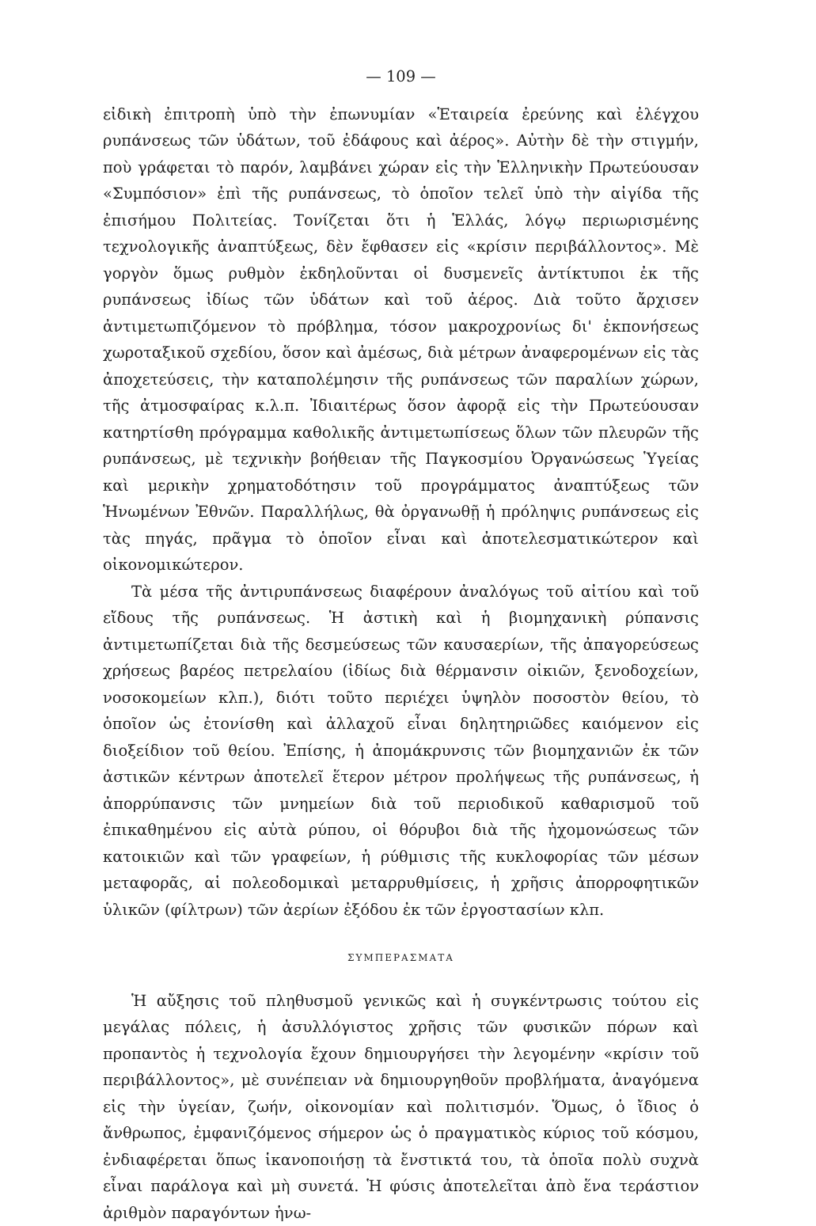— 109 —
εἰδικὴ ἐπιτροπὴ ὑπὸ τὴν ἐπωνυμίαν «Ἑταιρεία ἐρεύνης καὶ ἐλέγχου ρυπάνσεως τῶν ὑδάτων, τοῦ ἐδάφους καὶ ἀέρος». Αὐτὴν δὲ τὴν στιγμήν, ποὺ γράφεται τὸ παρόν, λαμβάνει χώραν εἰς τὴν Ἑλληνικὴν Πρωτεύουσαν «Συμπόσιον» ἐπὶ τῆς ρυπάνσεως, τὸ ὁποῖον τελεῖ ὑπὸ τὴν αἰγίδα τῆς ἐπισήμου Πολιτείας. Τονίζεται ὅτι ἡ Ἑλλάς, λόγῳ περιωρισμένης τεχνολογικῆς ἀναπτύξεως, δὲν ἔφθασεν εἰς «κρίσιν περιβάλλοντος». Μὲ γοργὸν ὅμως ρυθμὸν ἐκδηλοῦνται οἱ δυσμενεῖς ἀντίκτυποι ἐκ τῆς ρυπάνσεως ἰδίως τῶν ὑδάτων καὶ τοῦ ἀέρος. Διὰ τοῦτο ἄρχισεν ἀντιμετωπιζόμενον τὸ πρόβλημα, τόσον μακροχρονίως δι' ἐκπονήσεως χωροταξικοῦ σχεδίου, ὅσον καὶ ἀμέσως, διὰ μέτρων ἀναφερομένων εἰς τὰς ἀποχετεύσεις, τὴν καταπολέμησιν τῆς ρυπάνσεως τῶν παραλίων χώρων, τῆς ἀτμοσφαίρας κ.λ.π. Ἰδιαιτέρως ὅσον ἀφορᾷ εἰς τὴν Πρωτεύουσαν κατηρτίσθη πρόγραμμα καθολικῆς ἀντιμετωπίσεως ὅλων τῶν πλευρῶν τῆς ρυπάνσεως, μὲ τεχνικὴν βοήθειαν τῆς Παγκοσμίου Ὀργανώσεως Ὑγείας καὶ μερικὴν χρηματοδότησιν τοῦ προγράμματος ἀναπτύξεως τῶν Ἡνωμένων Ἐθνῶν. Παραλλήλως, θὰ ὀργανωθῇ ἡ πρόληψις ρυπάνσεως εἰς τὰς πηγάς, πρᾶγμα τὸ ὁποῖον εἶναι καὶ ἀποτελεσματικώτερον καὶ οἰκονομικώτερον.
Τὰ μέσα τῆς ἀντιρυπάνσεως διαφέρουν ἀναλόγως τοῦ αἰτίου καὶ τοῦ εἴδους τῆς ρυπάνσεως. Ἡ ἀστικὴ καὶ ἡ βιομηχανικὴ ρύπανσις ἀντιμετωπίζεται διὰ τῆς δεσμεύσεως τῶν καυσαερίων, τῆς ἀπαγορεύσεως χρήσεως βαρέος πετρελαίου (ἰδίως διὰ θέρμανσιν οἰκιῶν, ξενοδοχείων, νοσοκομείων κλπ.), διότι τοῦτο περιέχει ὑψηλὸν ποσοστὸν θείου, τὸ ὁποῖον ὡς ἐτονίσθη καὶ ἀλλαχοῦ εἶναι δηλητηριῶδες καιόμενον εἰς διοξείδιον τοῦ θείου. Ἐπίσης, ἡ ἀπομάκρυνσις τῶν βιομηχανιῶν ἐκ τῶν ἀστικῶν κέντρων ἀποτελεῖ ἕτερον μέτρον προλήψεως τῆς ρυπάνσεως, ἡ ἀπορρύπανσις τῶν μνημείων διὰ τοῦ περιοδικοῦ καθαρισμοῦ τοῦ ἐπικαθημένου εἰς αὐτὰ ρύπου, οἱ θόρυβοι διὰ τῆς ἠχομονώσεως τῶν κατοικιῶν καὶ τῶν γραφείων, ἡ ρύθμισις τῆς κυκλοφορίας τῶν μέσων μεταφορᾶς, αἱ πολεοδομικαὶ μεταρρυθμίσεις, ἡ χρῆσις ἀπορροφητικῶν ὑλικῶν (φίλτρων) τῶν ἀερίων ἐξόδου ἐκ τῶν ἐργοστασίων κλπ.
ΣΥΜΠΕΡΑΣΜΑΤΑ
Ἡ αὔξησις τοῦ πληθυσμοῦ γενικῶς καὶ ἡ συγκέντρωσις τούτου εἰς μεγάλας πόλεις, ἡ ἀσυλλόγιστος χρῆσις τῶν φυσικῶν πόρων καὶ προπαντὸς ἡ τεχνολογία ἔχουν δημιουργήσει τὴν λεγομένην «κρίσιν τοῦ περιβάλλοντος», μὲ συνέπειαν νὰ δημιουργηθοῦν προβλήματα, ἀναγόμενα εἰς τὴν ὑγείαν, ζωήν, οἰκονομίαν καὶ πολιτισμόν. Ὅμως, ὁ ἴδιος ὁ ἄνθρωπος, ἐμφανιζόμενος σήμερον ὡς ὁ πραγματικὸς κύριος τοῦ κόσμου, ἐνδιαφέρεται ὅπως ἱκανοποιήσῃ τὰ ἔνστικτά του, τὰ ὁποῖα πολὺ συχνὰ εἶναι παράλογα καὶ μὴ συνετά. Ἡ φύσις ἀποτελεῖται ἀπὸ ἕνα τεράστιον ἀριθμὸν παραγόντων ἡνω-